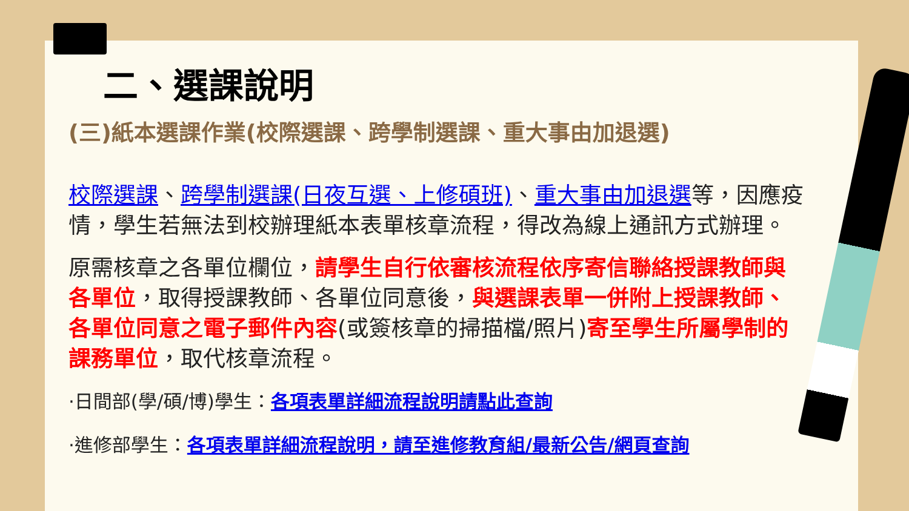二、選課說明
(三)紙本選課作業(校際選課、跨學制選課、重大事由加退選)
校際選課、跨學制選課(日夜互選、上修碩班)、重大事由加退選等，因應疫情，學生若無法到校辦理紙本表單核章流程，得改為線上通訊方式辦理。
原需核章之各單位欄位，請學生自行依審核流程依序寄信聯絡授課教師與各單位，取得授課教師、各單位同意後，與選課表單一併附上授課教師、各單位同意之電子郵件內容(或簽核章的掃描檔/照片)寄至學生所屬學制的課務單位，取代核章流程。
·日間部(學/碩/博)學生：各項表單詳細流程說明請點此查詢
·進修部學生：各項表單詳細流程說明，請至進修教育組/最新公告/網頁查詢